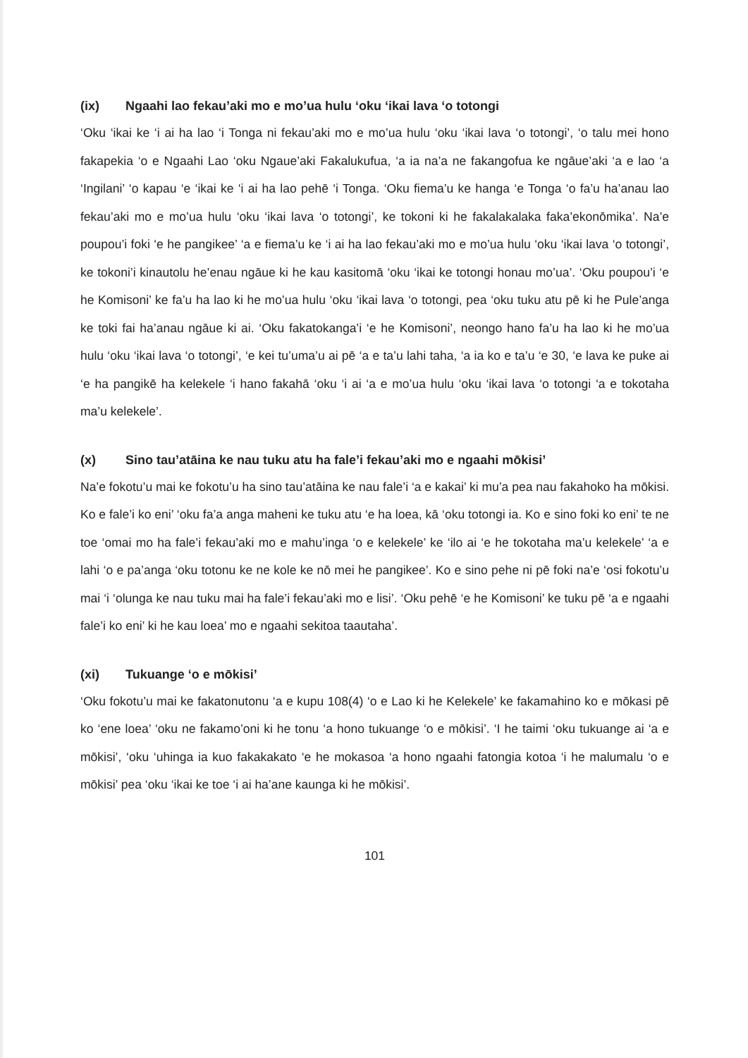(ix) Ngaahi lao fekau’aki mo e mo’ua hulu ‘oku ‘ikai lava ‘o totongi
‘Oku ‘ikai ke ‘i ai ha lao ‘i Tonga ni fekau’aki mo e mo’ua hulu ‘oku ‘ikai lava ‘o totongi’, ‘o talu mei hono fakapekia ‘o e Ngaahi Lao ‘oku Ngaue’aki Fakalukufua, ‘a ia na’a ne fakangofua ke ngāue’aki ‘a e lao ‘a ‘Ingilani’ ‘o kapau ‘e ‘ikai ke ‘i ai ha lao pehē ‘i Tonga. ‘Oku fiema’u ke hanga ‘e Tonga ‘o fa’u ha’anau lao fekau’aki mo e mo’ua hulu ‘oku ‘ikai lava ‘o totongi’, ke tokoni ki he fakalakalaka faka’ekonōmika’. Na’e poupou’i foki ‘e he pangikee’ ‘a e fiema’u ke ‘i ai ha lao fekau’aki mo e mo’ua hulu ‘oku ‘ikai lava ‘o totongi’, ke tokoni’i kinautolu he’enau ngāue ki he kau kasitomā ‘oku ‘ikai ke totongi honau mo’ua’. ‘Oku poupou’i ‘e he Komisoni’ ke fa’u ha lao ki he mo’ua hulu ‘oku ‘ikai lava ‘o totongi, pea ‘oku tuku atu pē ki he Pule’anga ke toki fai ha’anau ngāue ki ai. ‘Oku fakatokanga’i ‘e he Komisoni’, neongo hano fa’u ha lao ki he mo’ua hulu ‘oku ‘ikai lava ‘o totongi’, ‘e kei tu’uma’u ai pē ‘a e ta’u lahi taha, ‘a ia ko e ta’u ‘e 30, ‘e lava ke puke ai ‘e ha pangikē ha kelekele ‘i hano fakahā ‘oku ‘i ai ‘a e mo’ua hulu ‘oku ‘ikai lava ‘o totongi ‘a e tokotaha ma’u kelekele’.
(x) Sino tau’atāina ke nau tuku atu ha fale’i fekau’aki mo e ngaahi mōkisi’
Na’e fokotu’u mai ke fokotu’u ha sino tau’atāina ke nau fale’i ‘a e kakai’ ki mu’a pea nau fakahoko ha mōkisi. Ko e fale’i ko eni’ ‘oku fa’a anga maheni ke tuku atu ‘e ha loea, kā ‘oku totongi ia. Ko e sino foki ko eni’ te ne toe ‘omai mo ha fale’i fekau’aki mo e mahu’inga ‘o e kelekele’ ke ‘ilo ai ‘e he tokotaha ma’u kelekele’ ‘a e lahi ‘o e pa’anga ‘oku totonu ke ne kole ke nō mei he pangikee’. Ko e sino pehe ni pē foki na’e ‘osi fokotu’u mai ‘i ‘olunga ke nau tuku mai ha fale’i fekau’aki mo e lisi’. ‘Oku pehē ‘e he Komisoni’ ke tuku pē ‘a e ngaahi fale’i ko eni’ ki he kau loea’ mo e ngaahi sekitoa taautaha’.
(xi) Tukuange ‘o e mōkisi’
‘Oku fokotu’u mai ke fakatonutonu ‘a e kupu 108(4) ‘o e Lao ki he Kelekele’ ke fakamahino ko e mōkasi pē ko ‘ene loea’ ‘oku ne fakamo’oni ki he tonu ‘a hono tukuange ‘o e mōkisi’. ‘I he taimi ‘oku tukuange ai ‘a e mōkisi’, ‘oku ‘uhinga ia kuo fakakakato ‘e he mokasoa ‘a hono ngaahi fatongia kotoa ‘i he malumalu ‘o e mōkisi’ pea ‘oku ‘ikai ke toe ‘i ai ha’ane kaunga ki he mōkisi’.
101